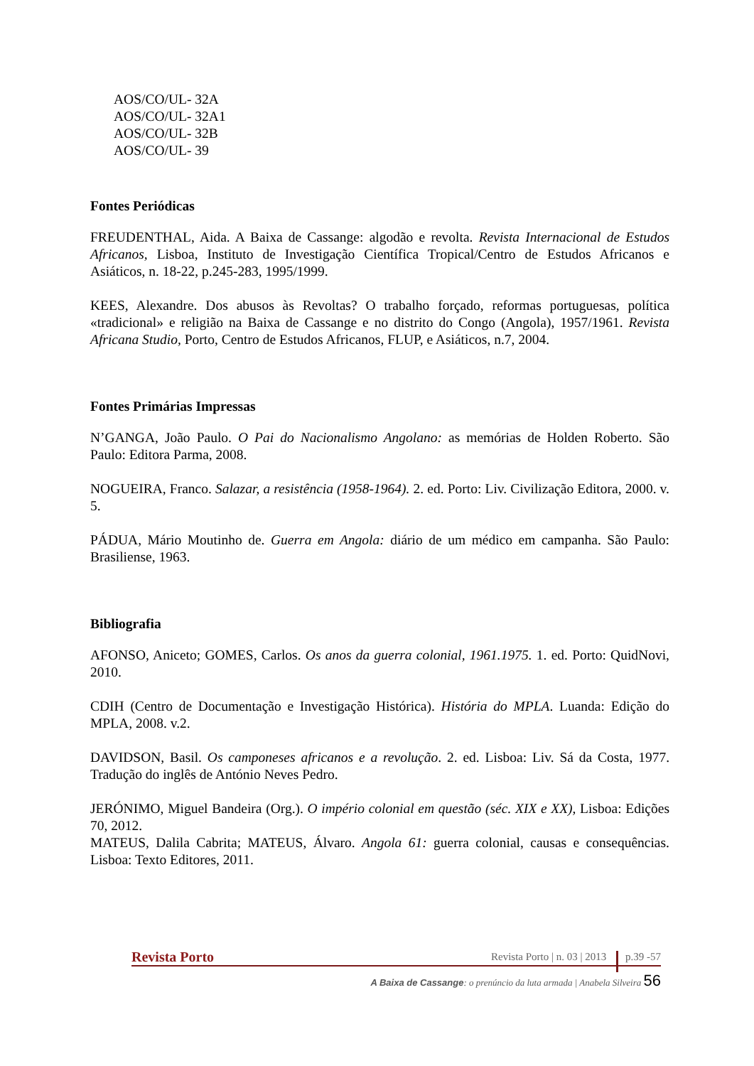AOS/CO/UL- 32A
AOS/CO/UL- 32A1
AOS/CO/UL- 32B
AOS/CO/UL- 39
Fontes Periódicas
FREUDENTHAL, Aida. A Baixa de Cassange: algodão e revolta. Revista Internacional de Estudos Africanos, Lisboa, Instituto de Investigação Científica Tropical/Centro de Estudos Africanos e Asiáticos, n. 18-22, p.245-283, 1995/1999.
KEES, Alexandre. Dos abusos às Revoltas? O trabalho forçado, reformas portuguesas, política «tradicional» e religião na Baixa de Cassange e no distrito do Congo (Angola), 1957/1961. Revista Africana Studio, Porto, Centro de Estudos Africanos, FLUP, e Asiáticos, n.7, 2004.
Fontes Primárias Impressas
N’GANGA, João Paulo. O Pai do Nacionalismo Angolano: as memórias de Holden Roberto. São Paulo: Editora Parma, 2008.
NOGUEIRA, Franco. Salazar, a resistência (1958-1964). 2. ed. Porto: Liv. Civilização Editora, 2000. v. 5.
PÁDUA, Mário Moutinho de. Guerra em Angola: diário de um médico em campanha. São Paulo: Brasiliense, 1963.
Bibliografia
AFONSO, Aniceto; GOMES, Carlos. Os anos da guerra colonial, 1961.1975. 1. ed. Porto: QuidNovi, 2010.
CDIH (Centro de Documentação e Investigação Histórica). História do MPLA. Luanda: Edição do MPLA, 2008. v.2.
DAVIDSON, Basil. Os camponeses africanos e a revolução. 2. ed. Lisboa: Liv. Sá da Costa, 1977. Tradução do inglês de António Neves Pedro.
JERÓNIMO, Miguel Bandeira (Org.). O império colonial em questão (séc. XIX e XX), Lisboa: Edições 70, 2012.
MATEUS, Dalila Cabrita; MATEUS, Álvaro. Angola 61: guerra colonial, causas e consequências. Lisboa: Texto Editores, 2011.
Revista Porto Revista Porto | n. 03 | 2013 p.39 -57
A Baixa de Cassange: o prenúncio da luta armada | Anabela Silveira 56